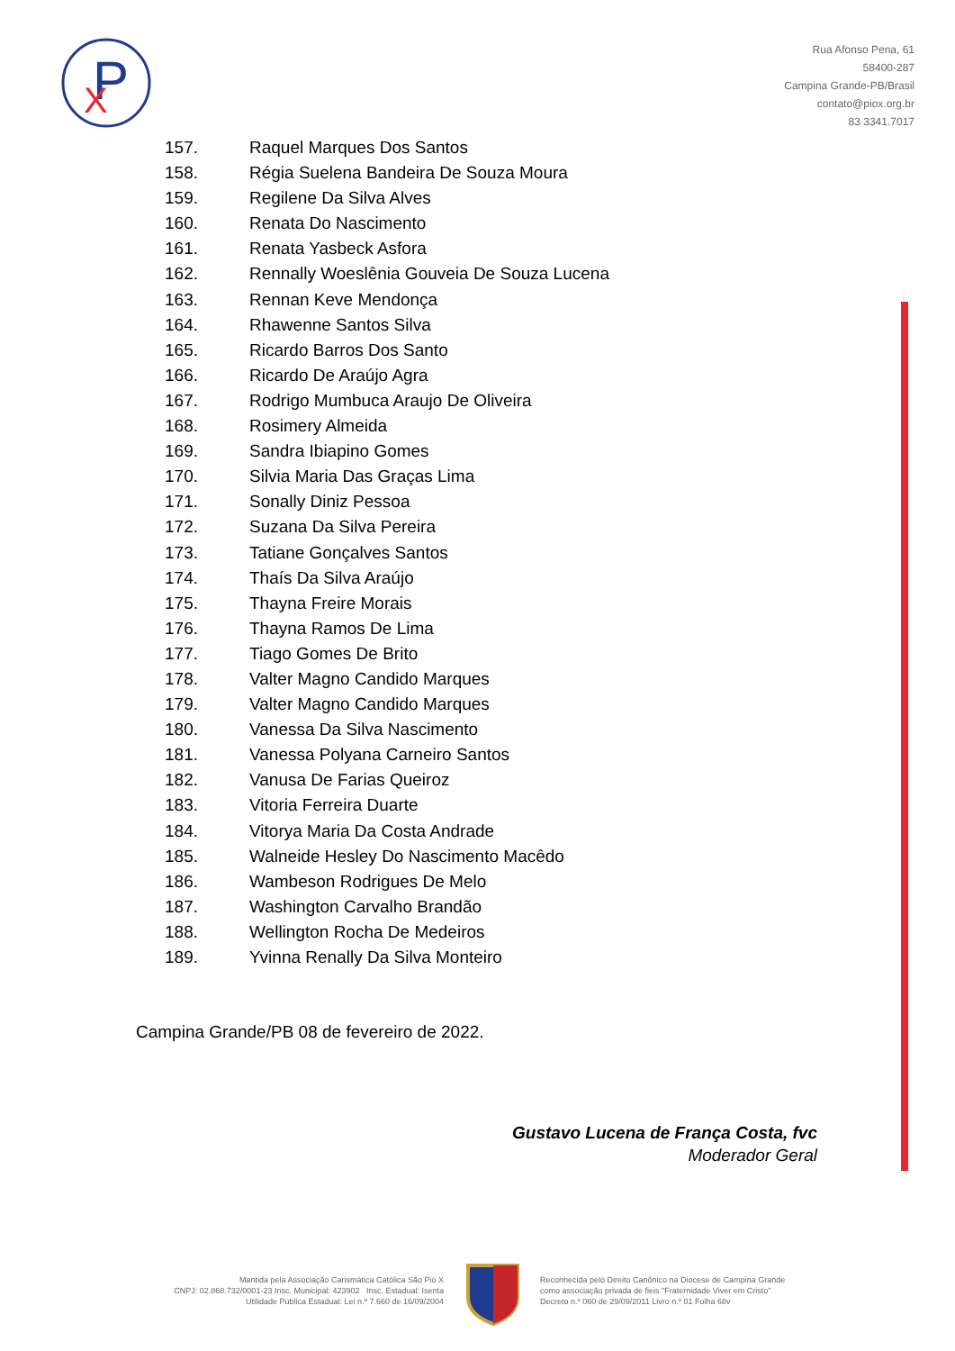P
X
Rua Afonso Pena, 61
58400-287
Campina Grande-PB/Brasil
contato@piox.org.br
83 3341.7017
157. Raquel Marques Dos Santos
158. Régia Suelena Bandeira De Souza Moura
159. Regilene Da Silva Alves
160. Renata Do Nascimento
161. Renata Yasbeck Asfora
162. Rennally Woeslênia Gouveia De Souza Lucena
163. Rennan Keve Mendonça
164. Rhawenne Santos Silva
165. Ricardo Barros Dos Santo
166. Ricardo De Araújo Agra
167. Rodrigo Mumbuca Araujo De Oliveira
168. Rosimery Almeida
169. Sandra Ibiapino Gomes
170. Silvia Maria Das Graças Lima
171. Sonally Diniz Pessoa
172. Suzana Da Silva Pereira
173. Tatiane Gonçalves Santos
174. Thaís Da Silva Araújo
175. Thayna Freire Morais
176. Thayna Ramos De Lima
177. Tiago Gomes De Brito
178. Valter Magno Candido Marques
179. Valter Magno Candido Marques
180. Vanessa Da Silva Nascimento
181. Vanessa Polyana Carneiro Santos
182. Vanusa De Farias Queiroz
183. Vitoria Ferreira Duarte
184. Vitorya Maria Da Costa Andrade
185. Walneide Hesley Do Nascimento Macêdo
186. Wambeson Rodrigues De Melo
187. Washington Carvalho Brandão
188. Wellington Rocha De Medeiros
189. Yvinna Renally Da Silva Monteiro
Campina Grande/PB 08 de fevereiro de 2022.
Gustavo Lucena de França Costa, fvc
Moderador Geral
Mantida pela Associação Carismática Católica São Pio X
CNPJ: 02.868.732/0001-23 Insc. Municipal: 423902 Insc. Estadual: Isenta
Utilidade Pública Estadual: Lei n.º 7.660 de 16/09/2004
Reconhecida pelo Direito Canônico na Diocese de Campina Grande
como associação privada de fieis "Fraternidade Viver em Cristo"
Decreto n.º 060 de 29/09/2011 Livro n.º 01 Folha 68v